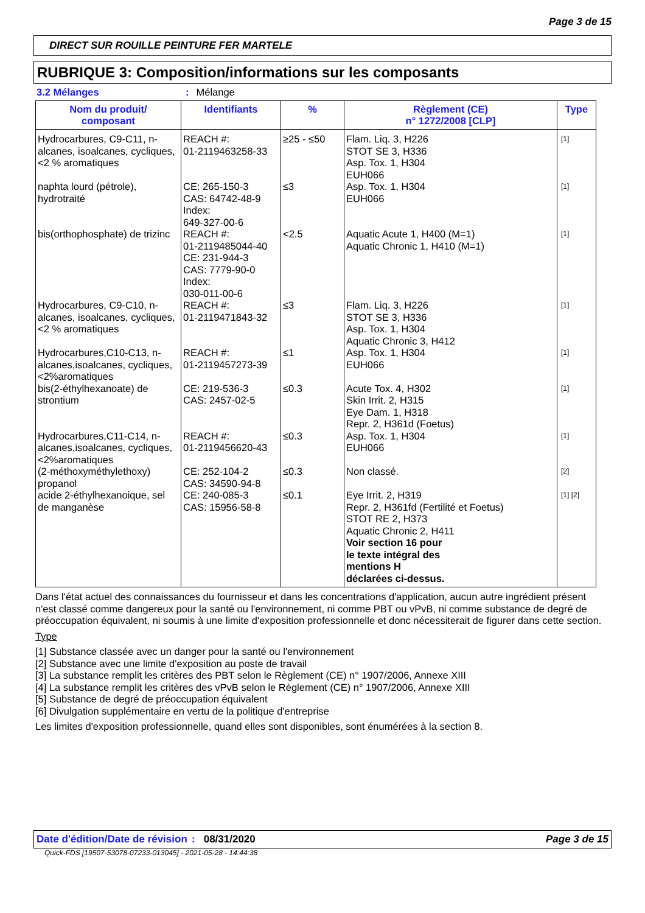Page 3 de 15
DIRECT SUR ROUILLE PEINTURE FER MARTELE
RUBRIQUE 3: Composition/informations sur les composants
3.2 Mélanges: Mélange
| Nom du produit/ composant | Identifiants | % | Règlement (CE) n° 1272/2008 [CLP] | Type |
| --- | --- | --- | --- | --- |
| Hydrocarbures, C9-C11, n-alcanes, isoalcanes, cycliques, <2 % aromatiques | REACH #: 01-2119463258-33 | ≥25 - ≤50 | Flam. Liq. 3, H226 STOT SE 3, H336 Asp. Tox. 1, H304 EUH066 | [1] |
| naphta lourd (pétrole), hydrotraité | CE: 265-150-3 CAS: 64742-48-9 Index: 649-327-00-6 | ≤3 | Asp. Tox. 1, H304 EUH066 | [1] |
| bis(orthophosphate) de trizinc | REACH #: 01-2119485044-40 CE: 231-944-3 CAS: 7779-90-0 Index: 030-011-00-6 | <2.5 | Aquatic Acute 1, H400 (M=1) Aquatic Chronic 1, H410 (M=1) | [1] |
| Hydrocarbures, C9-C10, n-alcanes, isoalcanes, cycliques, <2 % aromatiques | REACH #: 01-2119471843-32 | ≤3 | Flam. Liq. 3, H226 STOT SE 3, H336 Asp. Tox. 1, H304 Aquatic Chronic 3, H412 | [1] |
| Hydrocarbures,C10-C13, n-alcanes,isoalcanes, cycliques,<2%aromatiques | REACH #: 01-2119457273-39 | ≤1 | Asp. Tox. 1, H304 EUH066 | [1] |
| bis(2-éthylhexanoate) de strontium | CE: 219-536-3 CAS: 2457-02-5 | ≤0.3 | Acute Tox. 4, H302 Skin Irrit. 2, H315 Eye Dam. 1, H318 Repr. 2, H361d (Foetus) | [1] |
| Hydrocarbures,C11-C14, n-alcanes,isoalcanes, cycliques,<2%aromatiques | REACH #: 01-2119456620-43 | ≤0.3 | Asp. Tox. 1, H304 EUH066 | [1] |
| (2-méthoxyméthylethoxy) propanol | CE: 252-104-2 CAS: 34590-94-8 | ≤0.3 | Non classé. | [2] |
| acide 2-éthylhexanoique, sel de manganèse | CE: 240-085-3 CAS: 15956-58-8 | ≤0.1 | Eye Irrit. 2, H319 Repr. 2, H361fd (Fertilité et Foetus) STOT RE 2, H373 Aquatic Chronic 2, H411 Voir section 16 pour le texte intégral des mentions H déclarées ci-dessus. | [1] [2] |
Dans l'état actuel des connaissances du fournisseur et dans les concentrations d'application, aucun autre ingrédient présent n'est classé comme dangereux pour la santé ou l'environnement, ni comme PBT ou vPvB, ni comme substance de degré de préoccupation équivalent, ni soumis à une limite d'exposition professionnelle et donc nécessiterait de figurer dans cette section.
Type
[1] Substance classée avec un danger pour la santé ou l'environnement
[2] Substance avec une limite d'exposition au poste de travail
[3] La substance remplit les critères des PBT selon le Règlement (CE) n° 1907/2006, Annexe XIII
[4] La substance remplit les critères des vPvB selon le Règlement (CE) n° 1907/2006, Annexe XIII
[5] Substance de degré de préoccupation équivalent
[6] Divulgation supplémentaire en vertu de la politique d'entreprise
Les limites d'exposition professionnelle, quand elles sont disponibles, sont énumérées à la section 8.
Date d'édition/Date de révision: 08/31/2020 Page 3 de 15
Quick-FDS [19507-53078-07233-013045] - 2021-05-28 - 14:44:38